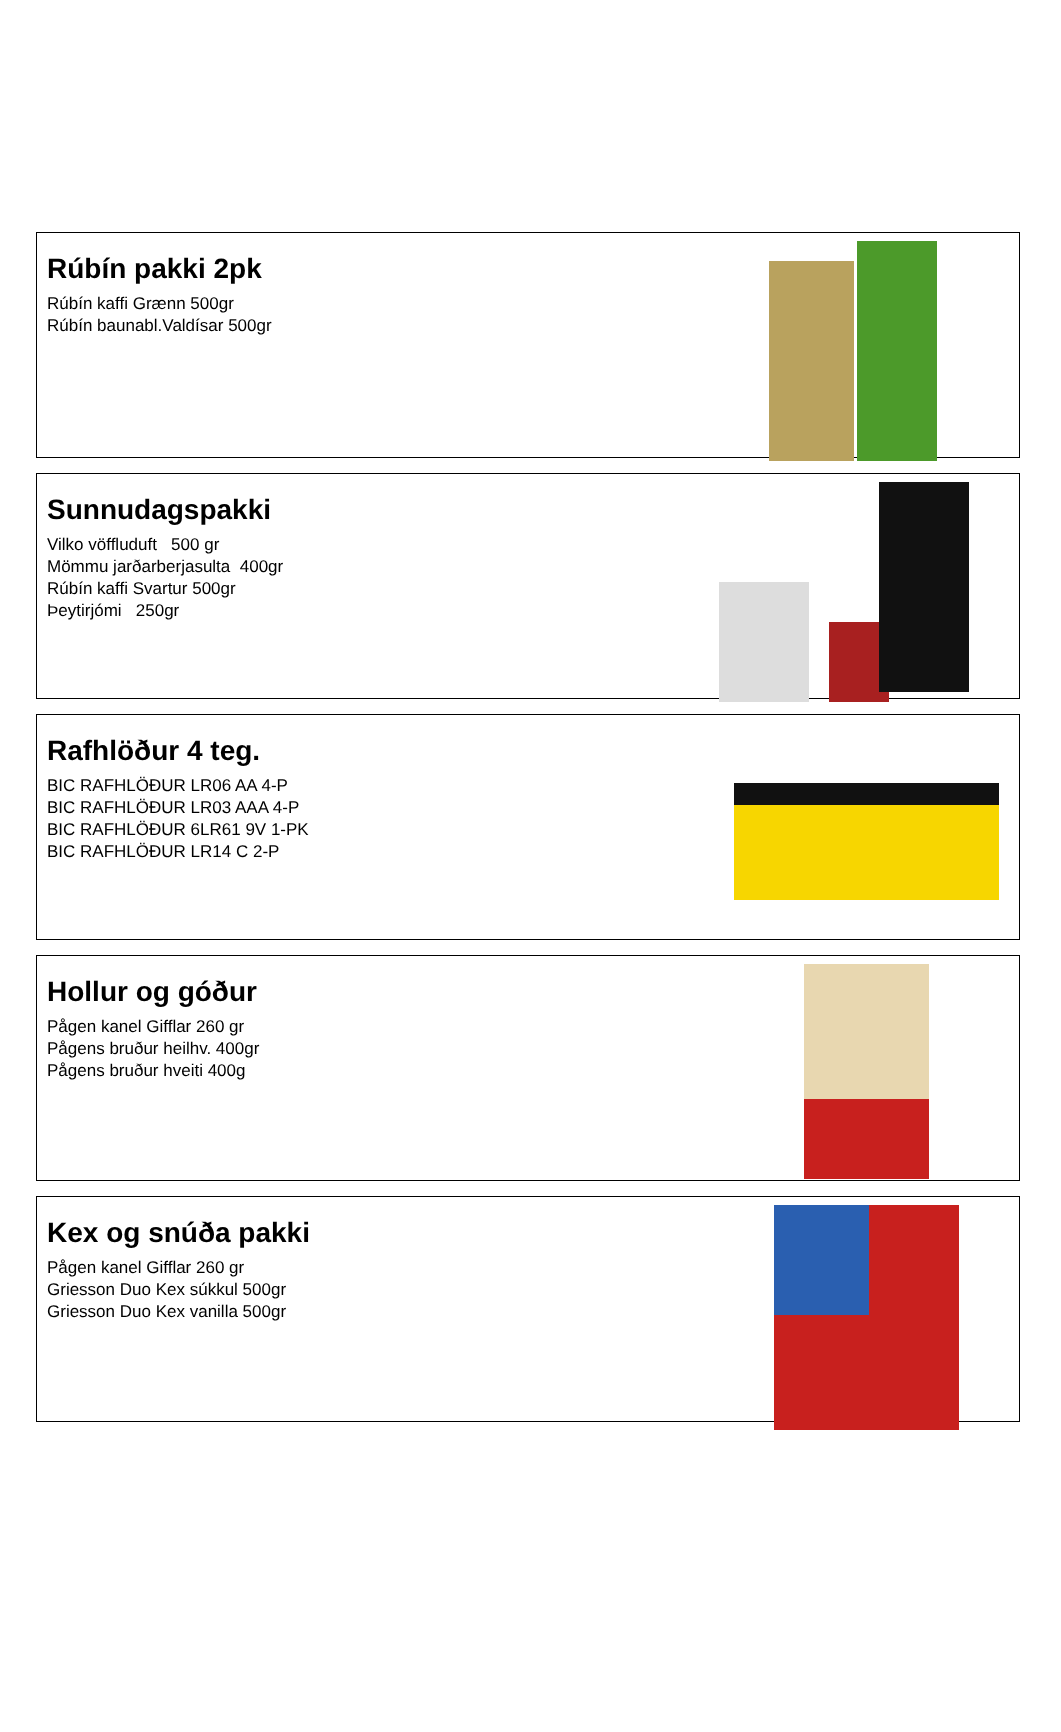Rúbín pakki 2pk
Rúbín kaffi Grænn 500gr
Rúbín baunabl.Valdísar 500gr
Sunnudagspakki
Vilko vöffluduft 500 gr
Mömmu jarðarberjasulta 400gr
Rúbín kaffi Svartur 500gr
Þeytirjómi 250gr
Rafhlöður 4 teg.
BIC RAFHLÖÐUR LR06 AA 4-P
BIC RAFHLÖÐUR LR03 AAA 4-P
BIC RAFHLÖÐUR 6LR61 9V 1-PK
BIC RAFHLÖÐUR LR14 C 2-P
Hollur og góður
Pågen kanel Gifflar 260 gr
Pågens bruður heilhv. 400gr
Pågens bruður hveiti 400g
Kex og snúða pakki
Pågen kanel Gifflar 260 gr
Griesson Duo Kex súkkul 500gr
Griesson Duo Kex vanilla 500gr